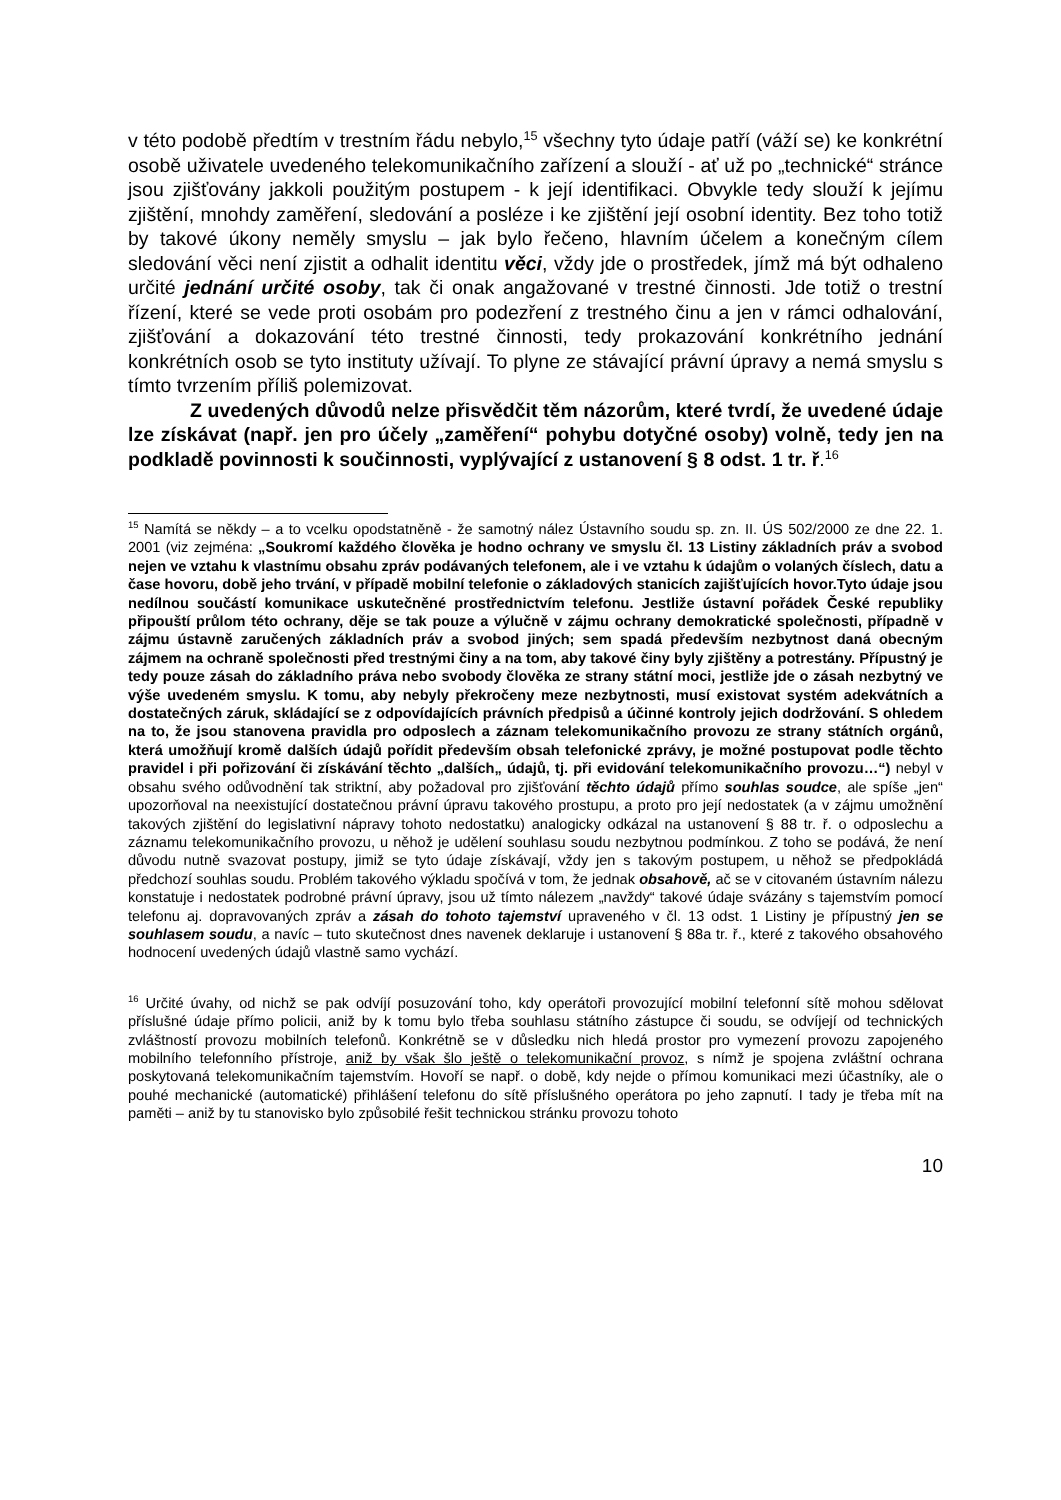v této podobě předtím v trestním řádu nebylo,<sup>15</sup> všechny tyto údaje patří (váží se) ke konkrétní osobě uživatele uvedeného telekomunikačního zařízení a slouží - ať už po „technické“ stránce jsou zjišťovány jakkoli použitým postupem - k její identifikaci. Obvykle tedy slouží k jejímu zjištění, mnohdy zaměření, sledování a posléze i ke zjištění její osobní identity. Bez toho totiž by takové úkony neměly smyslu – jak bylo řečeno, hlavním účelem a konečným cílem sledování věci není zjistit a odhalit identitu věci, vždy jde o prostředek, jímž má být odhaleno určité jednání určité osoby, tak či onak angažované v trestné činnosti. Jde totiž o trestní řízení, které se vede proti osobám pro podezření z trestného činu a jen v rámci odhalování, zjišťování a dokazování této trestné činnosti, tedy prokazování konkrétního jednání konkrétních osob se tyto instituty užívají. To plyne ze stávající právní úpravy a nemá smyslu s tímto tvrzením příliš polemizovat.
Z uvedených důvodů nelze přisvědčit těm názorům, které tvrdí, že uvedené údaje lze získávat (např. jen pro účely „zaměření“ pohybu dotyčné osoby) volně, tedy jen na podkladě povinnosti k součinnosti, vyplývající z ustanovení § 8 odst. 1 tr. ř.<sup>16</sup>
<sup>15</sup> Namítá se někdy – a to vcelku opodstatněně - že samotný nález Ústavního soudu sp. zn. II. ÚS 502/2000 ze dne 22. 1. 2001 (viz zejména: „Soukromí každého člověka je hodno ochrany ve smyslu čl. 13 Listiny základních práv a svobod nejen ve vztahu k vlastnímu obsahu zpráv podávaných telefonem, ale i ve vztahu k údajům o volaných číslech, datu a čase hovoru, době jeho trvání, v případě mobilní telefonie o základových stanicích zajišťujících hovor.Tyto údaje jsou nedílnou součástí komunikace uskutečněné prostřednictvím telefonu. Jestliže ústavní pořádek České republiky připouští průlom této ochrany, děje se tak pouze a výlučně v zájmu ochrany demokratické společnosti, případně v zájmu ústavně zaručených základních práv a svobod jiných; sem spadá především nezbytnost daná obecným zájmem na ochraně společnosti před trestnými činy a na tom, aby takové činy byly zjištěny a potrestány. Přípustný je tedy pouze zásah do základního práva nebo svobody člověka ze strany státní moci, jestliže jde o zásah nezbytný ve výše uvedeném smyslu. K tomu, aby nebyly překročeny meze nezbytnosti, musí existovat systém adekvátních a dostatečných záruk, skládající se z odpovídajících právních předpisů a účinné kontroly jejich dodržování. S ohledem na to, že jsou stanovena pravidla pro odposlech a záznam telekomunikačního provozu ze strany státních orgánů, která umožňují kromě dalších údajů pořídit především obsah telefonické zprávy, je možné postupovat podle těchto pravidel i při pořizování či získávání těchto „dalších„ údajů, tj. při evidování telekomunikačního provozu…“) nebyl v obsahu svého odůvodnění tak striktní, aby požadoval pro zjišťování těchto údajů přímo souhlas soudce, ale spíše „jen“ upozorňoval na neexistující dostatečnou právní úpravu takového prostupu, a proto pro její nedostatek (a v zájmu umožnění takových zjištění do legislativní nápravy tohoto nedostatku) analogicky odkázal na ustanovení § 88 tr. ř. o odposlechu a záznamu telekomunikačního provozu, u něhož je udělení souhlasu soudu nezbytnou podmínkou. Z toho se podává, že není důvodu nutně svazovat postupy, jimiž se tyto údaje získávají, vždy jen s takovým postupem, u něhož se předpokládá předchozí souhlas soudu. Problém takového výkladu spočívá v tom, že jednak obsahově, ač se v citovaném ústavním nálezu konstatuje i nedostatek podrobné právní úpravy, jsou už tímto nálezem „navždy“ takové údaje svázány s tajemstvím pomocí telefonu aj. dopravovaných zpráv a zásah do tohoto tajemství upraveného v čl. 13 odst. 1 Listiny je přípustný jen se souhlasem soudu, a navíc – tuto skutečnost dnes navenek deklaruje i ustanovení § 88a tr. ř., které z takového obsahového hodnocení uvedených údajů vlastně samo vychází.
<sup>16</sup> Určité úvahy, od nichž se pak odvíjí posuzování toho, kdy operátoři provozující mobilní telefonní sítě mohou sdělovat příslušné údaje přímo policii, aniž by k tomu bylo třeba souhlasu státního zástupce či soudu, se odvíjejí od technických zvláštností provozu mobilních telefonů. Konkrétně se v důsledku nich hledá prostor pro vymezení provozu zapojeného mobilního telefonního přístroje, aniž by však šlo ještě o telekomunikační provoz, s nímž je spojena zvláštní ochrana poskytovaná telekomunikačním tajemstvím. Hovoří se např. o době, kdy nejde o přímou komunikaci mezi účastníky, ale o pouhé mechanické (automatické) přihlášení telefonu do sítě příslušného operátora po jeho zapnutí. I tady je třeba mít na paměti – aniž by tu stanovisko bylo způsobilé řešit technickou stránku provozu tohoto
10